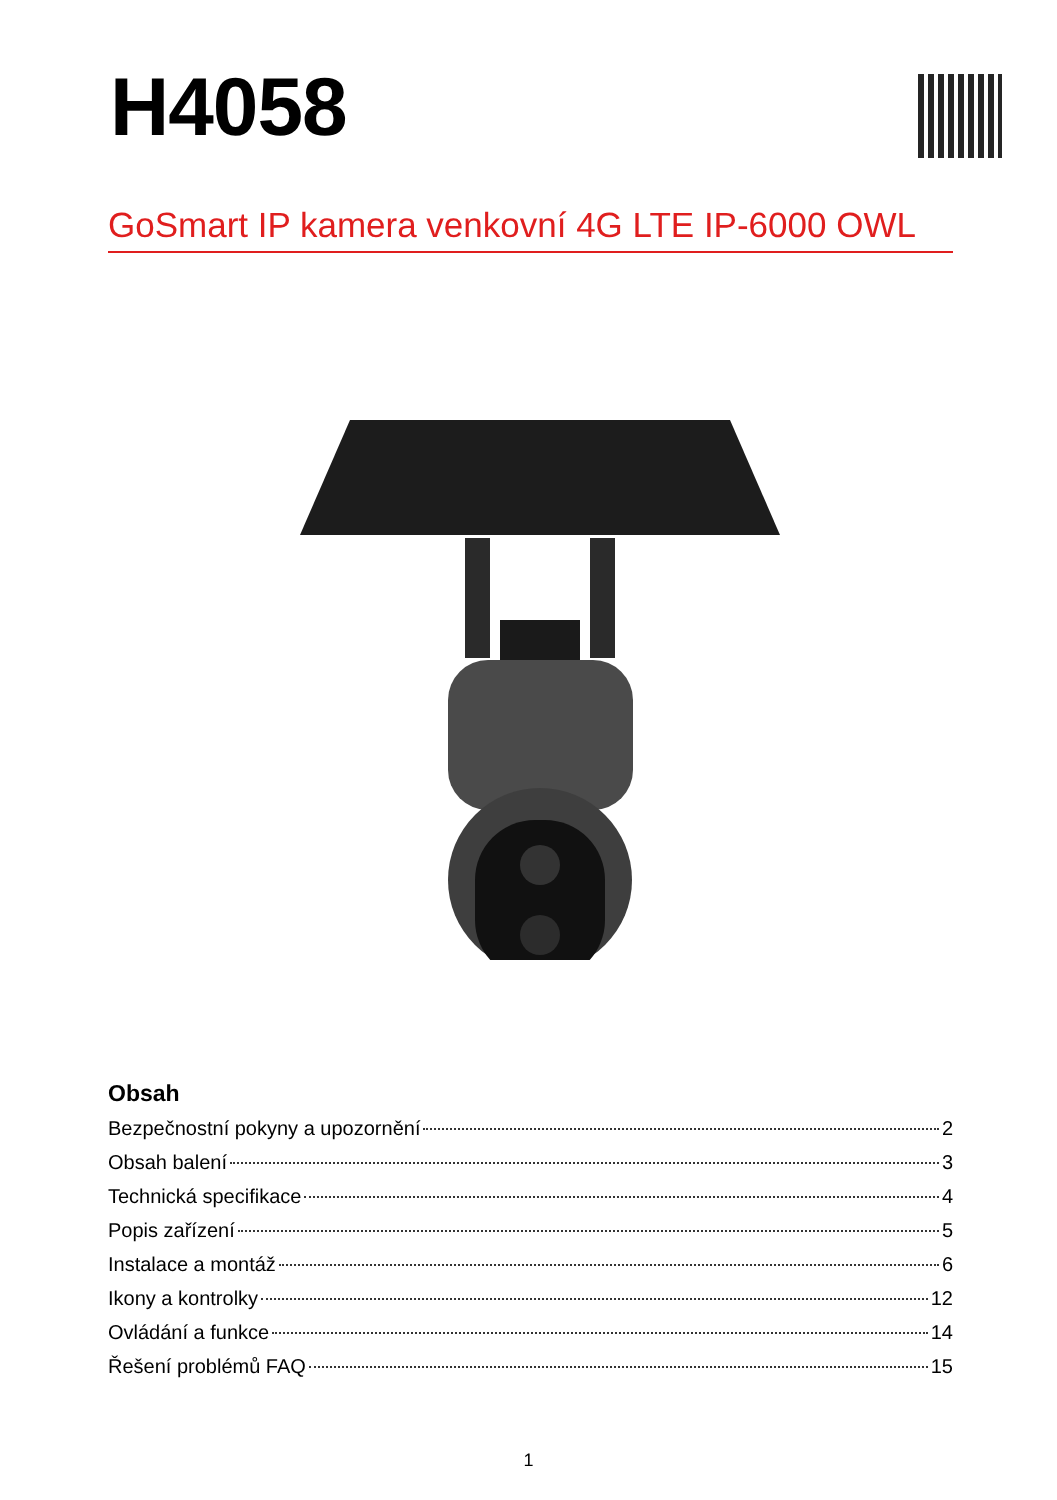H4058
GoSmart IP kamera venkovní 4G LTE IP-6000 OWL
Obsah
Bezpečnostní pokyny a upozornění 2
Obsah balení 3
Technická specifikace 4
Popis zařízení 5
Instalace a montáž 6
Ikony a kontrolky 12
Ovládání a funkce 14
Řešení problémů FAQ 15
1